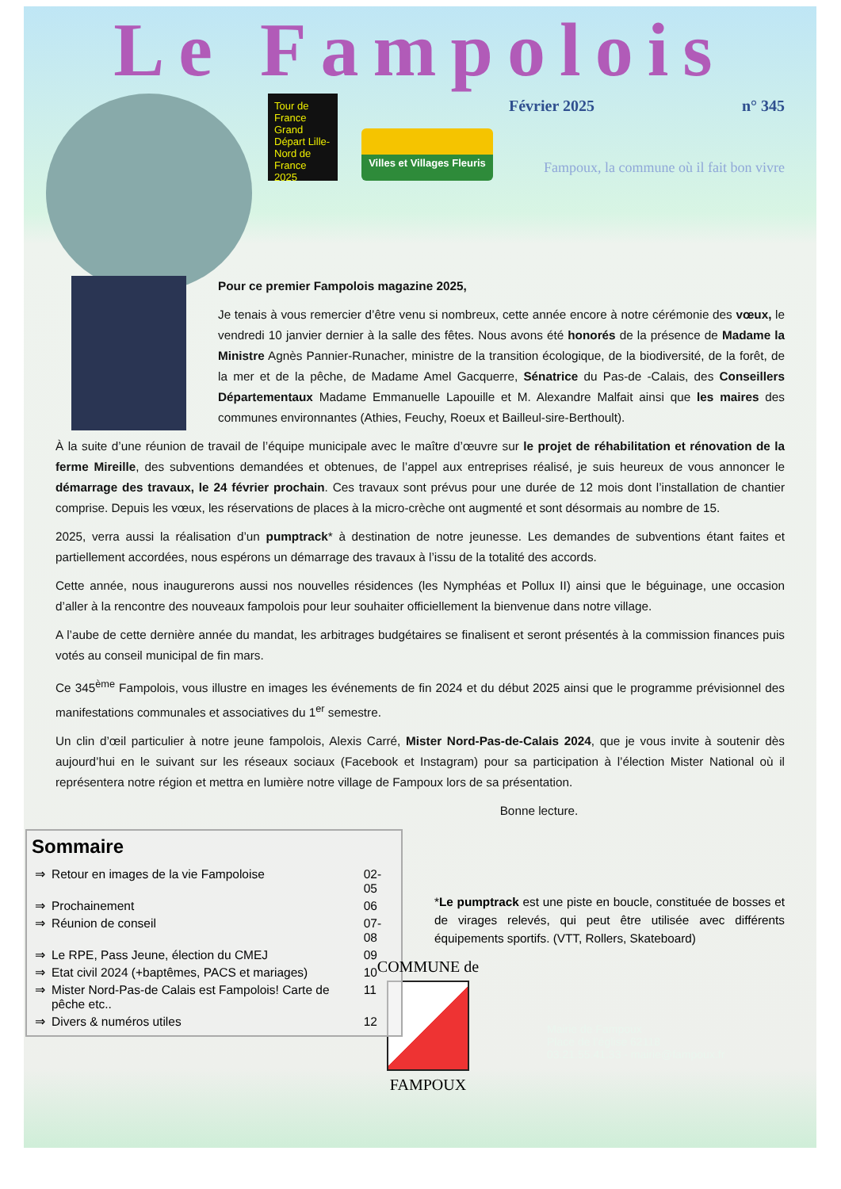Le Fampolois
Tour de France Grand Départ Lille-Nord de France 2025
Villes et Villages Fleuris
Février 2025 n° 345
Fampoux, la commune où il fait bon vivre
Pour ce premier Fampolois magazine 2025,
Je tenais à vous remercier d’être venu si nombreux, cette année encore à notre cérémonie des vœux, le vendredi 10 janvier dernier à la salle des fêtes. Nous avons été honorés de la présence de Madame la Ministre Agnès Pannier-Runacher, ministre de la transition écologique, de la biodiversité, de la forêt, de la mer et de la pêche, de Madame Amel Gacquerre, Sénatrice du Pas-de -Calais, des Conseillers Départementaux Madame Emmanuelle Lapouille et M. Alexandre Malfait ainsi que les maires des communes environnantes (Athies, Feuchy, Roeux et Bailleul-sire-Berthoult).
À la suite d’une réunion de travail de l’équipe municipale avec le maître d’œuvre sur le projet de réhabilitation et rénovation de la ferme Mireille, des subventions demandées et obtenues, de l’appel aux entreprises réalisé, je suis heureux de vous annoncer le démarrage des travaux, le 24 février prochain. Ces travaux sont prévus pour une durée de 12 mois dont l’installation de chantier comprise. Depuis les vœux, les réservations de places à la micro-crèche ont augmenté et sont désormais au nombre de 15.
2025, verra aussi la réalisation d’un pumptrack* à destination de notre jeunesse. Les demandes de subventions étant faites et partiellement accordées, nous espérons un démarrage des travaux à l’issu de la totalité des accords.
Cette année, nous inaugurerons aussi nos nouvelles résidences (les Nymphéas et Pollux II) ainsi que le béguinage, une occasion d’aller à la rencontre des nouveaux fampolois pour leur souhaiter officiellement la bienvenue dans notre village.
A l’aube de cette dernière année du mandat, les arbitrages budgétaires se finalisent et seront présentés à la commission finances puis votés au conseil municipal de fin mars.
Ce 345<sup>ème</sup> Fampolois, vous illustre en images les événements de fin 2024 et du début 2025 ainsi que le programme prévisionnel des manifestations communales et associatives du 1<sup>er</sup> semestre.
Un clin d’œil particulier à notre jeune fampolois, Alexis Carré, Mister Nord-Pas-de-Calais 2024, que je vous invite à soutenir dès aujourd’hui en le suivant sur les réseaux sociaux (Facebook et Instagram) pour sa participation à l’élection Mister National où il représentera notre région et mettra en lumière notre village de Fampoux lors de sa présentation.
Bonne lecture.
Sommaire
| ⇒ | Retour en images de la vie Fampoloise | 02-05 |
| ⇒ | Prochainement | 06 |
| ⇒ | Réunion de conseil | 07-08 |
| ⇒ | Le RPE, Pass Jeune, élection du CMEJ | 09 |
| ⇒ | Etat civil 2024 (+baptêmes, PACS et mariages) | 10 |
| ⇒ | Mister Nord-Pas-de Calais est Fampolois! Carte de pêche etc.. | 11 |
| ⇒ | Divers & numéros utiles | 12 |
*Le pumptrack est une piste en boucle, constituée de bosses et de virages relevés, qui peut être utilisée avec différents équipements sportifs. (VTT, Rollers, Skateboard)
COMMUNE de
FAMPOUX
Mairie de Fampoux
Place de l’église 62118
03.21.55.41.33 - mairie@fampoux.fr